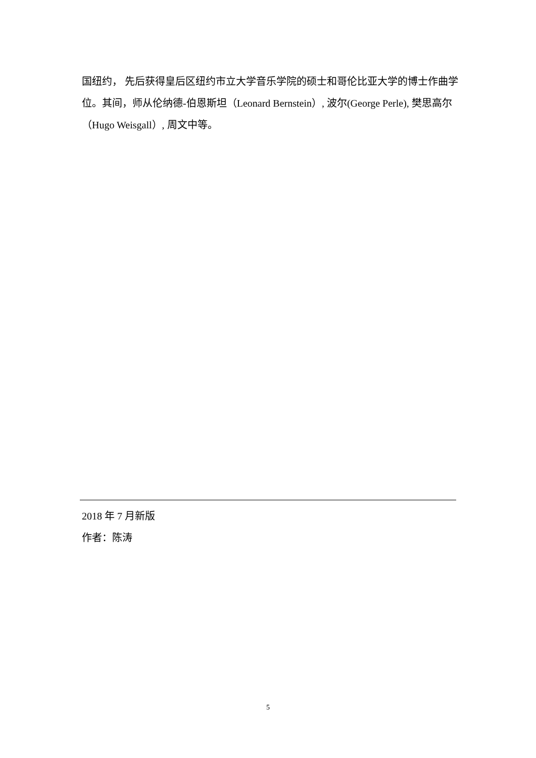国纽约， 先后获得皇后区纽约市立大学音乐学院的硕士和哥伦比亚大学的博士作曲学位。其间，师从伦纳德-伯恩斯坦（Leonard Bernstein）, 波尔(George Perle), 樊思高尔（Hugo Weisgall）, 周文中等。
2018 年 7 月新版
作者：陈涛
5